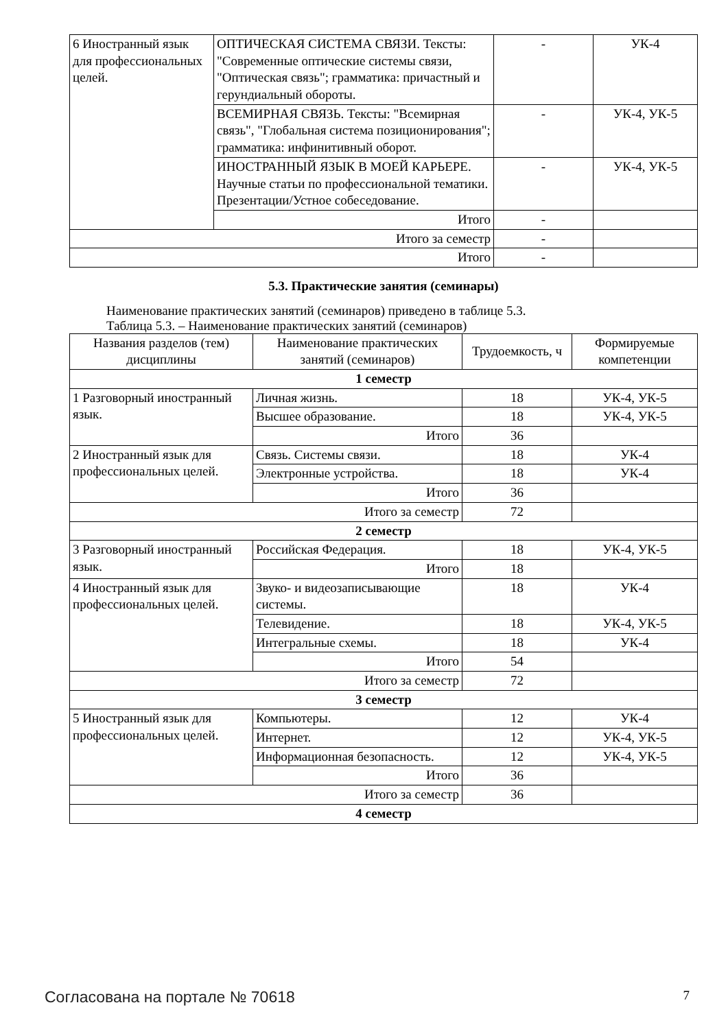| 6 Иностранный язык для профессиональных целей. | ОПТИЧЕСКАЯ СИСТЕМА СВЯЗИ. Тексты: "Современные оптические системы связи, "Оптическая связь"; грамматика: причастный и герундиальный обороты. | - | УК-4 |
| | ВСЕМИРНАЯ СВЯЗЬ. Тексты: "Всемирная связь", "Глобальная система позиционирования"; грамматика: инфинитивный оборот. | - | УК-4, УК-5 |
| | ИНОСТРАННЫЙ ЯЗЫК В МОЕЙ КАРЬЕРЕ. Научные статьи по профессиональной тематики. Презентации/Устное собеседование. | - | УК-4, УК-5 |
| | Итого | - | |
| Итого за семестр | | - | |
| Итого | | - | |
5.3. Практические занятия (семинары)
Наименование практических занятий (семинаров) приведено в таблице 5.3.
Таблица 5.3. – Наименование практических занятий (семинаров)
| Названия разделов (тем) дисциплины | Наименование практических занятий (семинаров) | Трудоемкость, ч | Формируемые компетенции |
| --- | --- | --- | --- |
| 1 семестр | | | |
| 1 Разговорный иностранный язык. | Личная жизнь. | 18 | УК-4, УК-5 |
| | Высшее образование. | 18 | УК-4, УК-5 |
| | Итого | 36 | |
| 2 Иностранный язык для профессиональных целей. | Связь. Системы связи. | 18 | УК-4 |
| | Электронные устройства. | 18 | УК-4 |
| | Итого | 36 | |
| Итого за семестр | | 72 | |
| 2 семестр | | | |
| 3 Разговорный иностранный язык. | Российская Федерация. | 18 | УК-4, УК-5 |
| | Итого | 18 | |
| 4 Иностранный язык для профессиональных целей. | Звуко- и видеозаписывающие системы. | 18 | УК-4 |
| | Телевидение. | 18 | УК-4, УК-5 |
| | Интегральные схемы. | 18 | УК-4 |
| | Итого | 54 | |
| Итого за семестр | | 72 | |
| 3 семестр | | | |
| 5 Иностранный язык для профессиональных целей. | Компьютеры. | 12 | УК-4 |
| | Интернет. | 12 | УК-4, УК-5 |
| | Информационная безопасность. | 12 | УК-4, УК-5 |
| | Итого | 36 | |
| Итого за семестр | | 36 | |
| 4 семестр | | | |
Согласована на портале № 70618 7